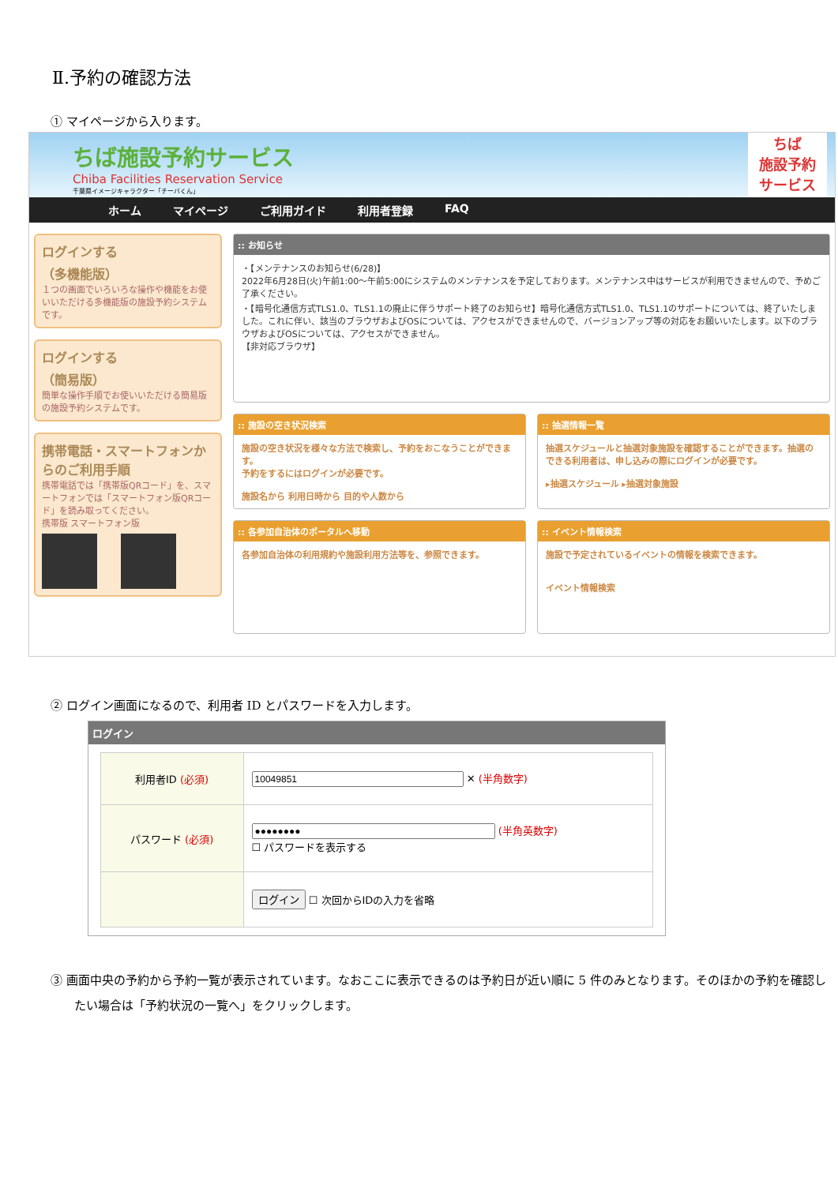Ⅱ.予約の確認方法
① マイページから入ります。
ちば施設予約サービス
Chiba Facilities Reservation Service
千葉県イメージキャラクター「チーバくん」
ちば
施設予約
サービス
ホーム マイページ ご利用ガイド 利用者登録 FAQ
ログインする
（多機能版）
１つの画面でいろいろな操作や機能をお使いいただける多機能版の施設予約システムです。
ログインする
（簡易版）
簡単な操作手順でお使いいただける簡易版の施設予約システムです。
携帯電話・スマートフォンからのご利用手順
携帯電話では「携帯版QRコード」を、スマートフォンでは「スマートフォン版QRコード」を読み取ってください。
携帯版 スマートフォン版
:: お知らせ
・【メンテナンスのお知らせ(6/28)】
2022年6月28日(火)午前1:00～午前5:00にシステムのメンテナンスを予定しております。メンテナンス中はサービスが利用できませんので、予めご了承ください。
・【暗号化通信方式TLS1.0、TLS1.1の廃止に伴うサポート終了のお知らせ】暗号化通信方式TLS1.0、TLS1.1のサポートについては、終了いたしました。これに伴い、該当のブラウザおよびOSについては、アクセスができませんので、バージョンアップ等の対応をお願いいたします。以下のブラウザおよびOSについては、アクセスができません。
【非対応ブラウザ】
:: 施設の空き状況検索
施設の空き状況を様々な方法で検索し、予約をおこなうことができます。
予約をするにはログインが必要です。
施設名から 利用日時から 目的や人数から
:: 抽選情報一覧
抽選スケジュールと抽選対象施設を確認することができます。抽選のできる利用者は、申し込みの際にログインが必要です。
▸抽選スケジュール ▸抽選対象施設
:: 各参加自治体のポータルへ移動
各参加自治体の利用規約や施設利用方法等を、参照できます。
:: イベント情報検索
施設で予定されているイベントの情報を検索できます。
イベント情報検索
② ログイン画面になるので、利用者 ID とパスワードを入力します。
ログイン
| 利用者ID (必須) | ✕ (半角数字) |
| パスワード (必須) | (半角英数字) ☐ パスワードを表示する |
| | ログイン ☐ 次回からIDの入力を省略 |
③ 画面中央の予約から予約一覧が表示されています。なおここに表示できるのは予約日が近い順に 5 件のみとなります。そのほかの予約を確認したい場合は「予約状況の一覧へ」をクリックします。